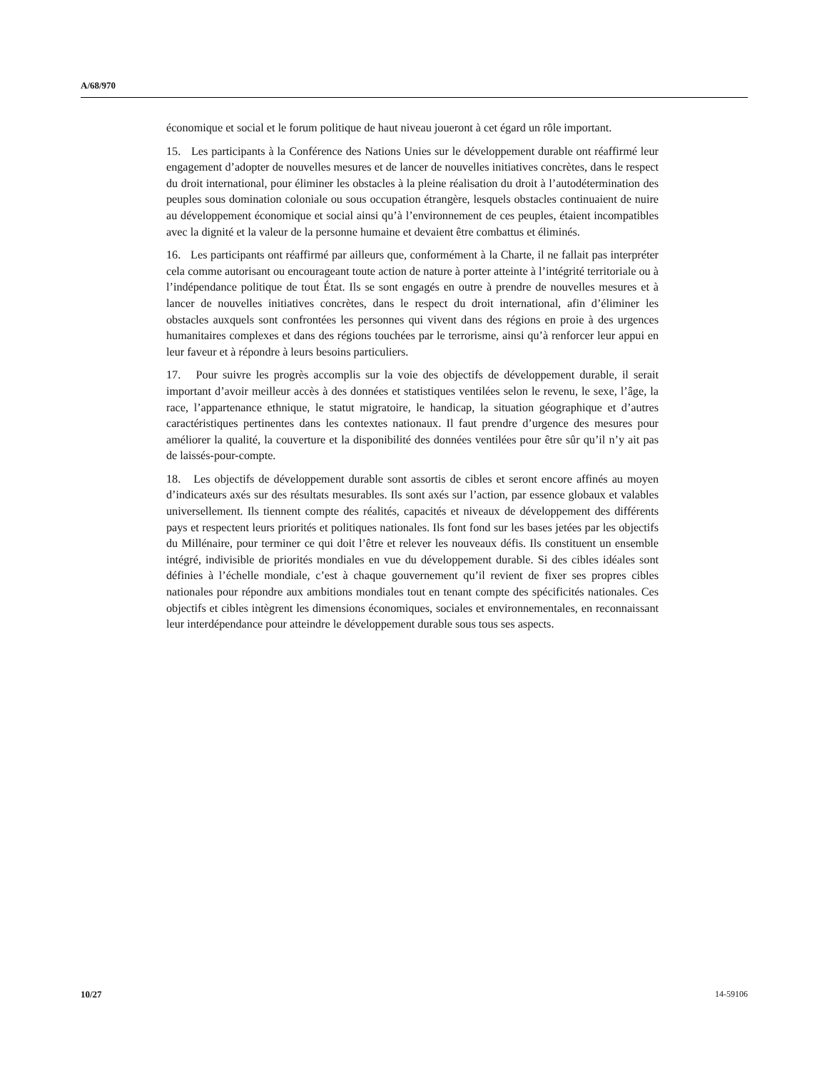A/68/970
économique et social et le forum politique de haut niveau joueront à cet égard un rôle important.
15. Les participants à la Conférence des Nations Unies sur le développement durable ont réaffirmé leur engagement d’adopter de nouvelles mesures et de lancer de nouvelles initiatives concrètes, dans le respect du droit international, pour éliminer les obstacles à la pleine réalisation du droit à l’autodétermination des peuples sous domination coloniale ou sous occupation étrangère, lesquels obstacles continuaient de nuire au développement économique et social ainsi qu’à l’environnement de ces peuples, étaient incompatibles avec la dignité et la valeur de la personne humaine et devaient être combattus et éliminés.
16. Les participants ont réaffirmé par ailleurs que, conformément à la Charte, il ne fallait pas interpréter cela comme autorisant ou encourageant toute action de nature à porter atteinte à l’intégrité territoriale ou à l’indépendance politique de tout État. Ils se sont engagés en outre à prendre de nouvelles mesures et à lancer de nouvelles initiatives concrètes, dans le respect du droit international, afin d’éliminer les obstacles auxquels sont confrontées les personnes qui vivent dans des régions en proie à des urgences humanitaires complexes et dans des régions touchées par le terrorisme, ainsi qu’à renforcer leur appui en leur faveur et à répondre à leurs besoins particuliers.
17. Pour suivre les progrès accomplis sur la voie des objectifs de développement durable, il serait important d’avoir meilleur accès à des données et statistiques ventilées selon le revenu, le sexe, l’âge, la race, l’appartenance ethnique, le statut migratoire, le handicap, la situation géographique et d’autres caractéristiques pertinentes dans les contextes nationaux. Il faut prendre d’urgence des mesures pour améliorer la qualité, la couverture et la disponibilité des données ventilées pour être sûr qu’il n’y ait pas de laissés-pour-compte.
18. Les objectifs de développement durable sont assortis de cibles et seront encore affinés au moyen d’indicateurs axés sur des résultats mesurables. Ils sont axés sur l’action, par essence globaux et valables universellement. Ils tiennent compte des réalités, capacités et niveaux de développement des différents pays et respectent leurs priorités et politiques nationales. Ils font fond sur les bases jetées par les objectifs du Millénaire, pour terminer ce qui doit l’être et relever les nouveaux défis. Ils constituent un ensemble intégré, indivisible de priorités mondiales en vue du développement durable. Si des cibles idéales sont définies à l’échelle mondiale, c’est à chaque gouvernement qu’il revient de fixer ses propres cibles nationales pour répondre aux ambitions mondiales tout en tenant compte des spécificités nationales. Ces objectifs et cibles intègrent les dimensions économiques, sociales et environnementales, en reconnaissant leur interdépendance pour atteindre le développement durable sous tous ses aspects.
10/27 14-59106